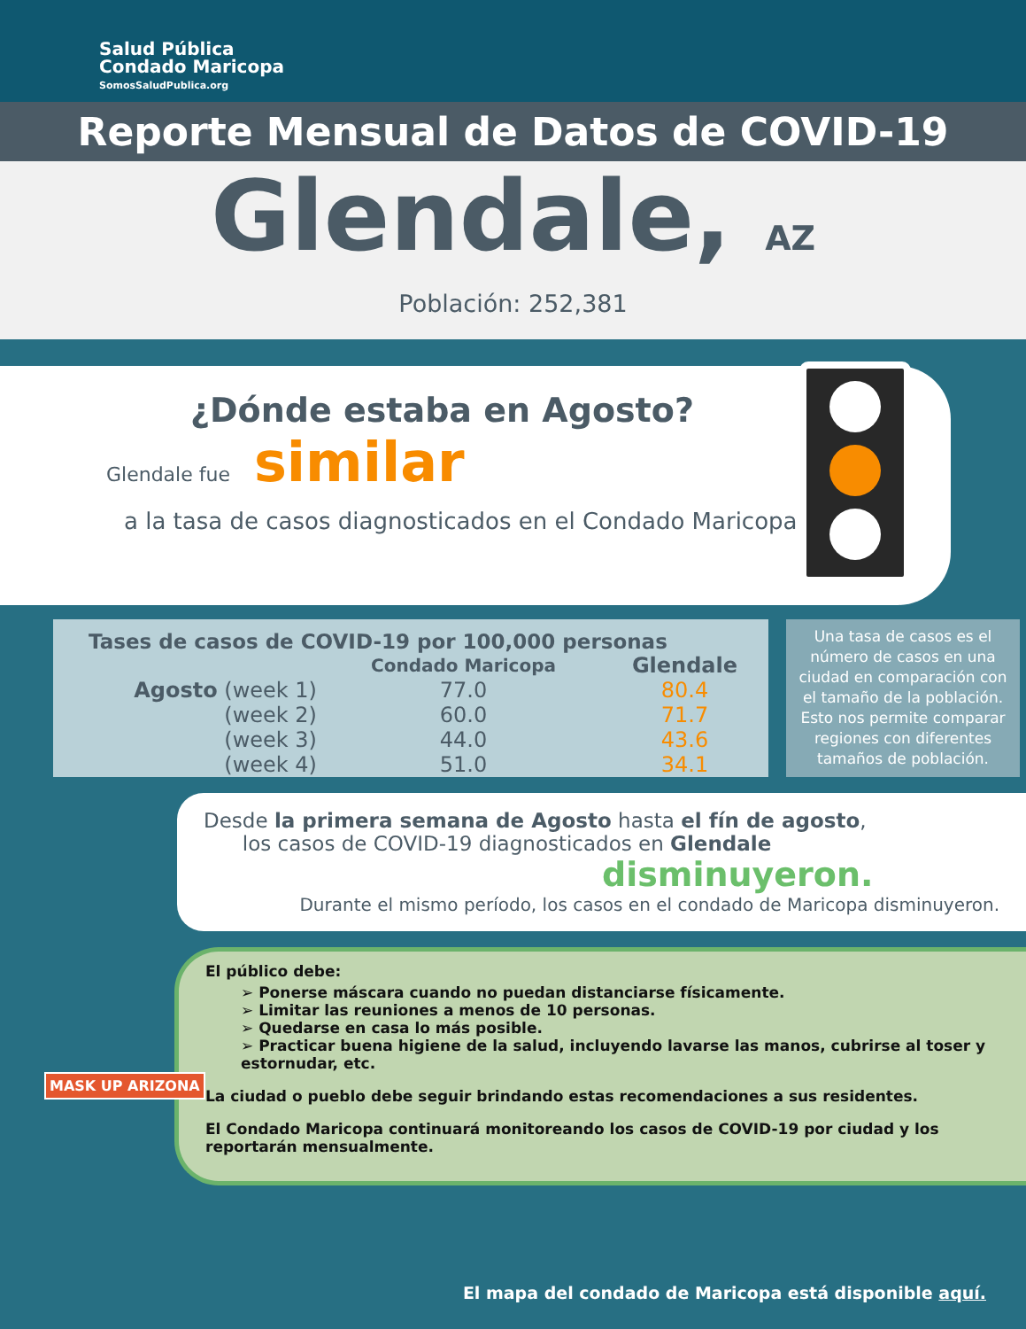Salud Pública
Condado Maricopa
SomosSaludPublica.org
Reporte Mensual de Datos de COVID-19
Glendale, AZ
Población: 252,381
¿Dónde estaba en Agosto?
Glendale fue similar
a la tasa de casos diagnosticados en el Condado Maricopa.
| Tases de casos de COVID-19 por 100,000 personas | | |
| --- | --- | --- |
| | Condado Maricopa | Glendale |
| Agosto (week 1) | 77.0 | 80.4 |
| (week 2) | 60.0 | 71.7 |
| (week 3) | 44.0 | 43.6 |
| (week 4) | 51.0 | 34.1 |
Una tasa de casos es el número de casos en una ciudad en comparación con el tamaño de la población. Esto nos permite comparar regiones con diferentes tamaños de población.
Desde la primera semana de Agosto hasta el fín de agosto,
los casos de COVID-19 diagnosticados en Glendale
disminuyeron.
Durante el mismo período, los casos en el condado de Maricopa disminuyeron.
El público debe:
➢ Ponerse máscara cuando no puedan distanciarse físicamente.
➢ Limitar las reuniones a menos de 10 personas.
➢ Quedarse en casa lo más posible.
➢ Practicar buena higiene de la salud, incluyendo lavarse las manos, cubrirse al toser y estornudar, etc.
La ciudad o pueblo debe seguir brindando estas recomendaciones a sus residentes.
El Condado Maricopa continuará monitoreando los casos de COVID-19 por ciudad y los reportarán mensualmente.
MASK UP ARIZONA
El mapa del condado de Maricopa está disponible aquí.